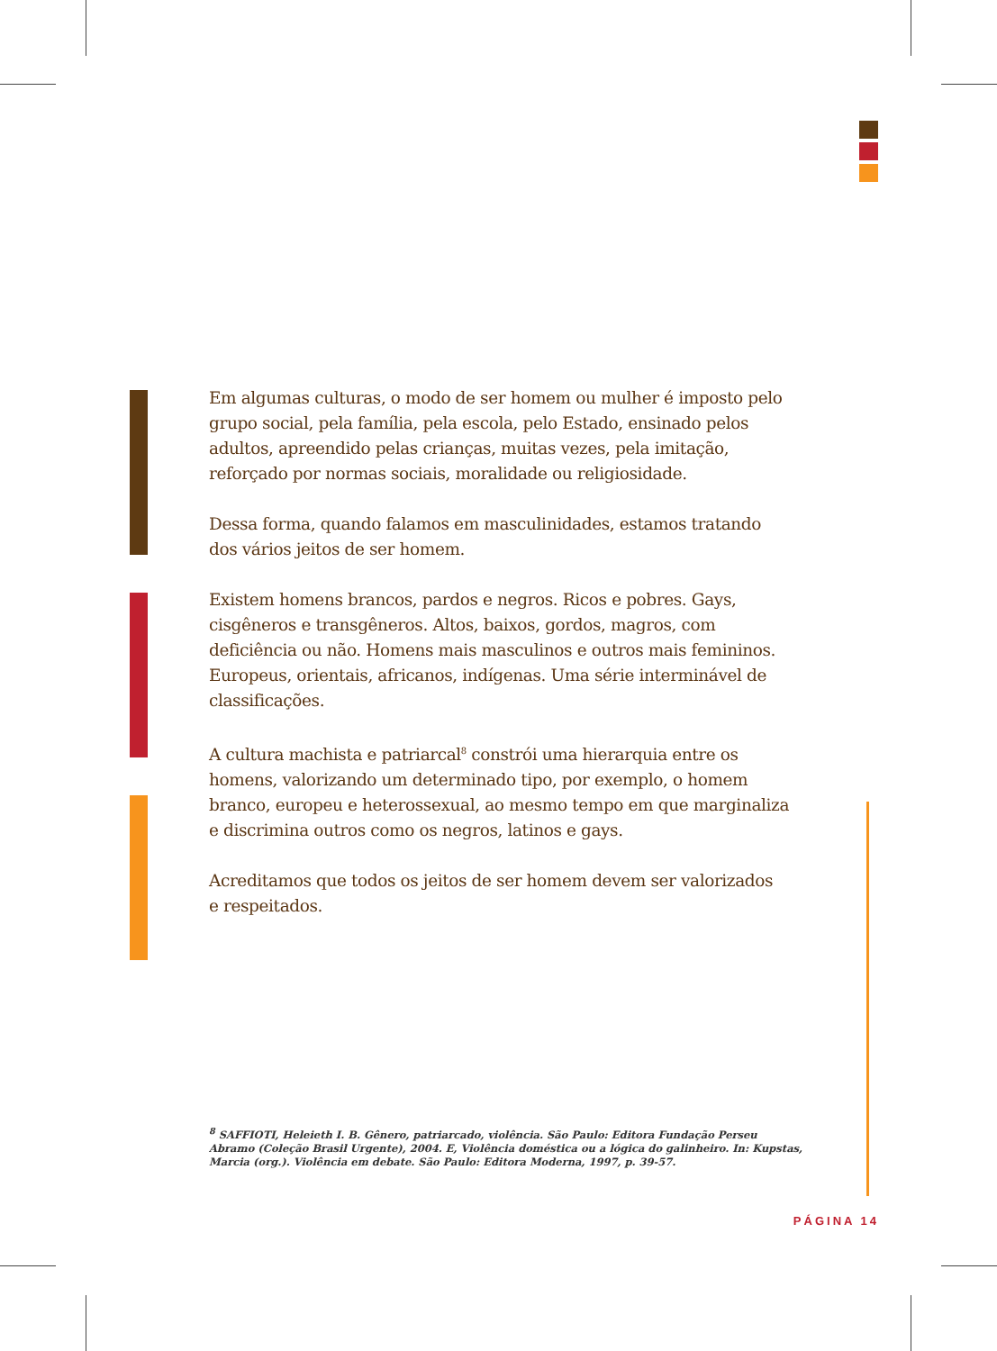Em algumas culturas, o modo de ser homem ou mulher é imposto pelo grupo social, pela família, pela escola, pelo Estado, ensinado pelos adultos, apreendido pelas crianças, muitas vezes, pela imitação, reforçado por normas sociais, moralidade ou religiosidade.
Dessa forma, quando falamos em masculinidades, estamos tratando
dos vários jeitos de ser homem.
Existem homens brancos, pardos e negros. Ricos e pobres. Gays, cisgêneros e transgêneros. Altos, baixos, gordos, magros, com deficiência ou não. Homens mais masculinos e outros mais femininos. Europeus, orientais, africanos, indígenas. Uma série interminável de classificações.
A cultura machista e patriarcal<sup>8</sup> constrói uma hierarquia entre os homens, valorizando um determinado tipo, por exemplo, o homem branco, europeu e heterossexual, ao mesmo tempo em que marginaliza e discrimina outros como os negros, latinos e gays.
Acreditamos que todos os jeitos de ser homem devem ser valorizados
e respeitados.
<sup>8</sup> SAFFIOTI, Heleieth I. B. Gênero, patriarcado, violência. São Paulo: Editora Fundação Perseu Abramo (Coleção Brasil Urgente), 2004. E, Violência doméstica ou a lógica do galinheiro. In: Kupstas, Marcia (org.). Violência em debate. São Paulo: Editora Moderna, 1997, p. 39-57.
PÁGINA 14